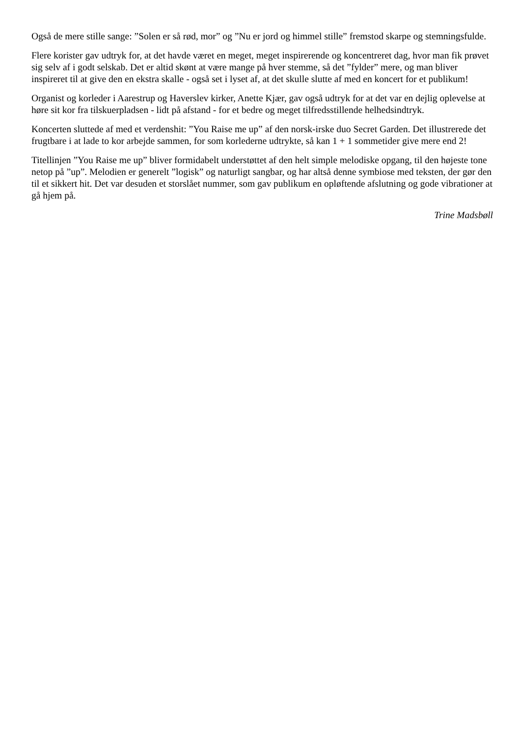Også de mere stille sange: ”Solen er så rød, mor” og ”Nu er jord og himmel stille” fremstod skarpe og stemningsfulde.
Flere korister gav udtryk for, at det havde været en meget, meget inspirerende og koncentreret dag, hvor man fik prøvet sig selv af i godt selskab. Det er altid skønt at være mange på hver stemme, så det ”fylder” mere, og man bliver inspireret til at give den en ekstra skalle - også set i lyset af, at det skulle slutte af med en koncert for et publikum!
Organist og korleder i Aarestrup og Haverslev kirker, Anette Kjær, gav også udtryk for at det var en dejlig oplevelse at høre sit kor fra tilskuerpladsen - lidt på afstand - for et bedre og meget tilfredsstillende helhedsindtryk.
Koncerten sluttede af med et verdenshit: ”You Raise me up” af den norsk-irske duo Secret Garden. Det illustrerede det frugtbare i at lade to kor arbejde sammen, for som korlederne udtrykte, så kan 1 + 1 sommetider give mere end 2!
Titellinjen ”You Raise me up” bliver formidabelt understøttet af den helt simple melodiske opgang, til den højeste tone netop på ”up”. Melodien er generelt ”logisk” og naturligt sangbar, og har altså denne symbiose med teksten, der gør den til et sikkert hit. Det var desuden et storslået nummer, som gav publikum en opløftende afslutning og gode vibrationer at gå hjem på.
Trine Madsbøll